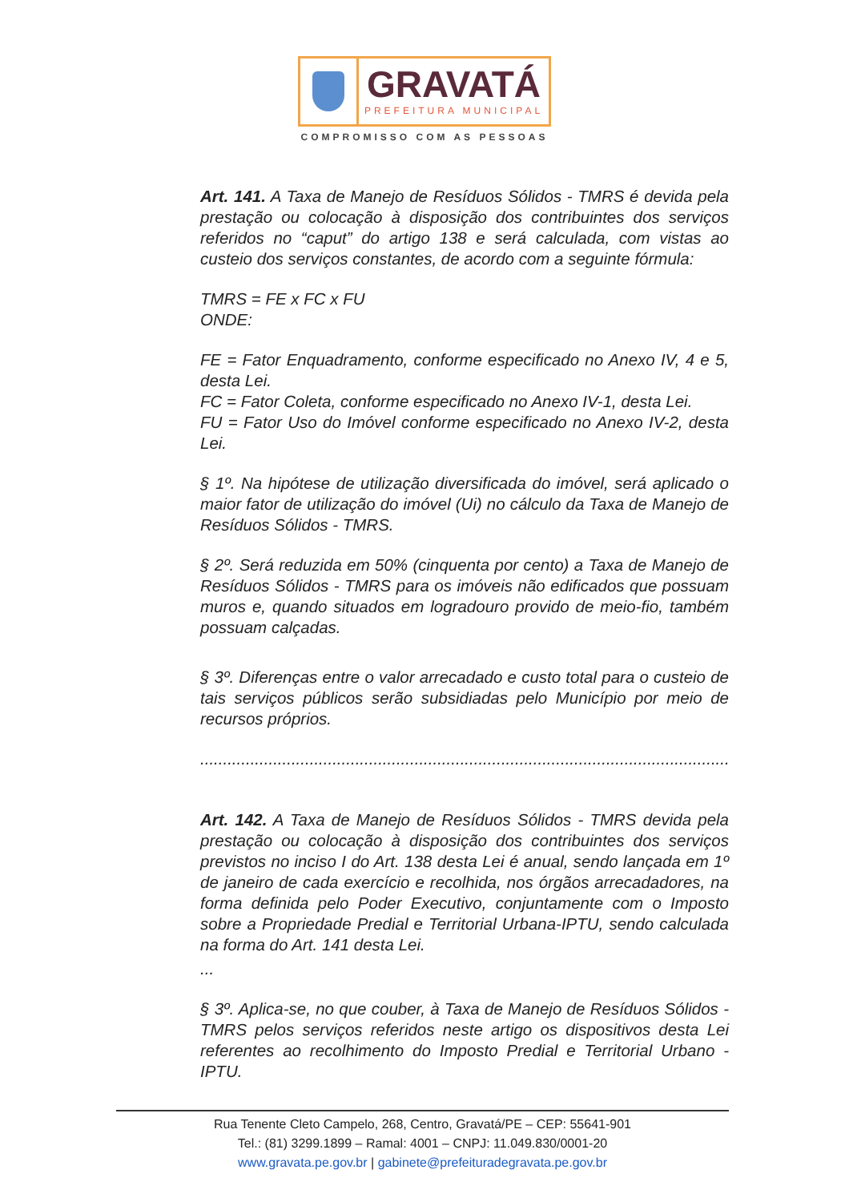GRAVATÁ
PREFEITURA MUNICIPAL
COMPROMISSO COM AS PESSOAS
Art. 141. A Taxa de Manejo de Resíduos Sólidos - TMRS é devida pela prestação ou colocação à disposição dos contribuintes dos serviços referidos no “caput” do artigo 138 e será calculada, com vistas ao custeio dos serviços constantes, de acordo com a seguinte fórmula:
TMRS = FE x FC x FU
ONDE:
FE = Fator Enquadramento, conforme especificado no Anexo IV, 4 e 5, desta Lei.
FC = Fator Coleta, conforme especificado no Anexo IV-1, desta Lei.
FU = Fator Uso do Imóvel conforme especificado no Anexo IV-2, desta Lei.
§ 1º. Na hipótese de utilização diversificada do imóvel, será aplicado o maior fator de utilização do imóvel (Ui) no cálculo da Taxa de Manejo de Resíduos Sólidos - TMRS.
§ 2º. Será reduzida em 50% (cinquenta por cento) a Taxa de Manejo de Resíduos Sólidos - TMRS para os imóveis não edificados que possuam muros e, quando situados em logradouro provido de meio-fio, também possuam calçadas.
§ 3º. Diferenças entre o valor arrecadado e custo total para o custeio de tais serviços públicos serão subsidiadas pelo Município por meio de recursos próprios.
..........................................................................................................................
Art. 142. A Taxa de Manejo de Resíduos Sólidos - TMRS devida pela prestação ou colocação à disposição dos contribuintes dos serviços previstos no inciso I do Art. 138 desta Lei é anual, sendo lançada em 1º de janeiro de cada exercício e recolhida, nos órgãos arrecadadores, na forma definida pelo Poder Executivo, conjuntamente com o Imposto sobre a Propriedade Predial e Territorial Urbana-IPTU, sendo calculada na forma do Art. 141 desta Lei.
...
§ 3º. Aplica-se, no que couber, à Taxa de Manejo de Resíduos Sólidos - TMRS pelos serviços referidos neste artigo os dispositivos desta Lei referentes ao recolhimento do Imposto Predial e Territorial Urbano - IPTU.
Rua Tenente Cleto Campelo, 268, Centro, Gravatá/PE – CEP: 55641-901
Tel.: (81) 3299.1899 – Ramal: 4001 – CNPJ: 11.049.830/0001-20
www.gravata.pe.gov.br | gabinete@prefeituradegravata.pe.gov.br